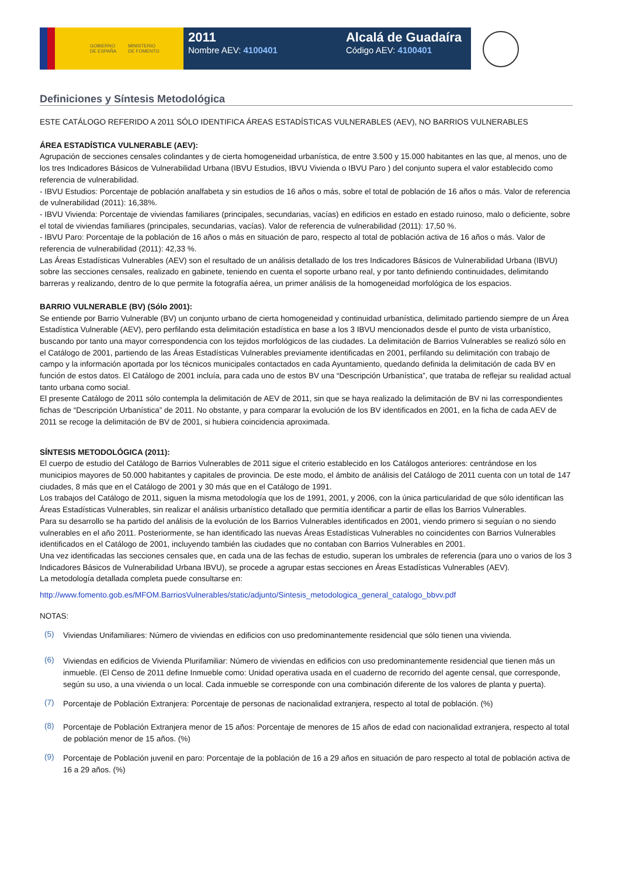GOBIERNO
DE ESPAÑA MINISTERIO
DE FOMENTO
2011
Nombre AEV: 4100401
Alcalá de Guadaíra
Código AEV: 4100401
Definiciones y Síntesis Metodológica
ESTE CATÁLOGO REFERIDO A 2011 SÓLO IDENTIFICA ÁREAS ESTADÍSTICAS VULNERABLES (AEV), NO BARRIOS VULNERABLES
ÁREA ESTADÍSTICA VULNERABLE (AEV):
Agrupación de secciones censales colindantes y de cierta homogeneidad urbanística, de entre 3.500 y 15.000 habitantes en las que, al menos, uno de los tres Indicadores Básicos de Vulnerabilidad Urbana (IBVU Estudios, IBVU Vivienda o IBVU Paro ) del conjunto supera el valor establecido como referencia de vulnerabilidad.
- IBVU Estudios: Porcentaje de población analfabeta y sin estudios de 16 años o más, sobre el total de población de 16 años o más. Valor de referencia de vulnerabilidad (2011): 16,38%.
- IBVU Vivienda: Porcentaje de viviendas familiares (principales, secundarias, vacías) en edificios en estado en estado ruinoso, malo o deficiente, sobre el total de viviendas familiares (principales, secundarias, vacías). Valor de referencia de vulnerabilidad (2011): 17,50 %.
- IBVU Paro: Porcentaje de la población de 16 años o más en situación de paro, respecto al total de población activa de 16 años o más. Valor de referencia de vulnerabilidad (2011): 42,33 %.
Las Áreas Estadísticas Vulnerables (AEV) son el resultado de un análisis detallado de los tres Indicadores Básicos de Vulnerabilidad Urbana (IBVU) sobre las secciones censales, realizado en gabinete, teniendo en cuenta el soporte urbano real, y por tanto definiendo continuidades, delimitando barreras y realizando, dentro de lo que permite la fotografía aérea, un primer análisis de la homogeneidad morfológica de los espacios.
BARRIO VULNERABLE (BV) (Sólo 2001):
Se entiende por Barrio Vulnerable (BV) un conjunto urbano de cierta homogeneidad y continuidad urbanística, delimitado partiendo siempre de un Área Estadística Vulnerable (AEV), pero perfilando esta delimitación estadística en base a los 3 IBVU mencionados desde el punto de vista urbanístico, buscando por tanto una mayor correspondencia con los tejidos morfológicos de las ciudades. La delimitación de Barrios Vulnerables se realizó sólo en el Catálogo de 2001, partiendo de las Áreas Estadísticas Vulnerables previamente identificadas en 2001, perfilando su delimitación con trabajo de campo y la información aportada por los técnicos municipales contactados en cada Ayuntamiento, quedando definida la delimitación de cada BV en función de estos datos. El Catálogo de 2001 incluía, para cada uno de estos BV una “Descripción Urbanística”, que trataba de reflejar su realidad actual tanto urbana como social.
El presente Catálogo de 2011 sólo contempla la delimitación de AEV de 2011, sin que se haya realizado la delimitación de BV ni las correspondientes fichas de “Descripción Urbanística” de 2011. No obstante, y para comparar la evolución de los BV identificados en 2001, en la ficha de cada AEV de 2011 se recoge la delimitación de BV de 2001, si hubiera coincidencia aproximada.
SÍNTESIS METODOLÓGICA (2011):
El cuerpo de estudio del Catálogo de Barrios Vulnerables de 2011 sigue el criterio establecido en los Catálogos anteriores: centrándose en los municipios mayores de 50.000 habitantes y capitales de provincia. De este modo, el ámbito de análisis del Catálogo de 2011 cuenta con un total de 147 ciudades, 8 más que en el Catálogo de 2001 y 30 más que en el Catálogo de 1991.
Los trabajos del Catálogo de 2011, siguen la misma metodología que los de 1991, 2001, y 2006, con la única particularidad de que sólo identifican las Áreas Estadísticas Vulnerables, sin realizar el análisis urbanístico detallado que permitía identificar a partir de ellas los Barrios Vulnerables.
Para su desarrollo se ha partido del análisis de la evolución de los Barrios Vulnerables identificados en 2001, viendo primero si seguían o no siendo vulnerables en el año 2011. Posteriormente, se han identificado las nuevas Áreas Estadísticas Vulnerables no coincidentes con Barrios Vulnerables identificados en el Catálogo de 2001, incluyendo también las ciudades que no contaban con Barrios Vulnerables en 2001.
Una vez identificadas las secciones censales que, en cada una de las fechas de estudio, superan los umbrales de referencia (para uno o varios de los 3 Indicadores Básicos de Vulnerabilidad Urbana IBVU), se procede a agrupar estas secciones en Áreas Estadísticas Vulnerables (AEV).
La metodología detallada completa puede consultarse en:
http://www.fomento.gob.es/MFOM.BarriosVulnerables/static/adjunto/Sintesis_metodologica_general_catalogo_bbvv.pdf
NOTAS:
(5)
Viviendas Unifamiliares: Número de viviendas en edificios con uso predominantemente residencial que sólo tienen una vivienda.
(6)
Viviendas en edificios de Vivienda Plurifamiliar: Número de viviendas en edificios con uso predominantemente residencial que tienen más un inmueble. (El Censo de 2011 define Inmueble como: Unidad operativa usada en el cuaderno de recorrido del agente censal, que corresponde, según su uso, a una vivienda o un local. Cada inmueble se corresponde con una combinación diferente de los valores de planta y puerta).
(7)
Porcentaje de Población Extranjera: Porcentaje de personas de nacionalidad extranjera, respecto al total de población. (%)
(8)
Porcentaje de Población Extranjera menor de 15 años: Porcentaje de menores de 15 años de edad con nacionalidad extranjera, respecto al total de población menor de 15 años. (%)
(9)
Porcentaje de Población juvenil en paro: Porcentaje de la población de 16 a 29 años en situación de paro respecto al total de población activa de 16 a 29 años. (%)